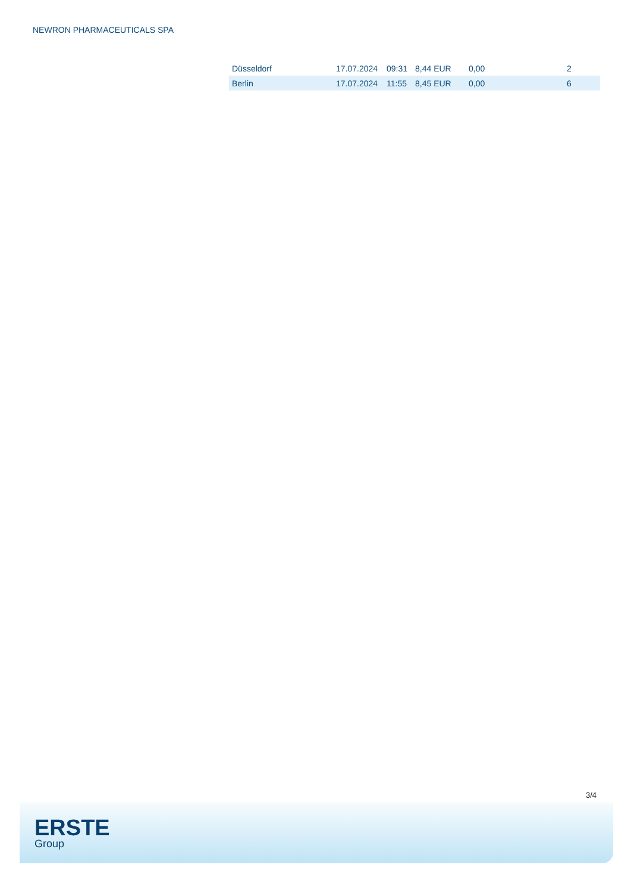NEWRON PHARMACEUTICALS SPA
| Düsseldorf | 17.07.2024 | 09:31 | 8,44 EUR | 0,00 | 2 |
| Berlin | 17.07.2024 | 11:55 | 8,45 EUR | 0,00 | 6 |
3/4
ERSTE
Group